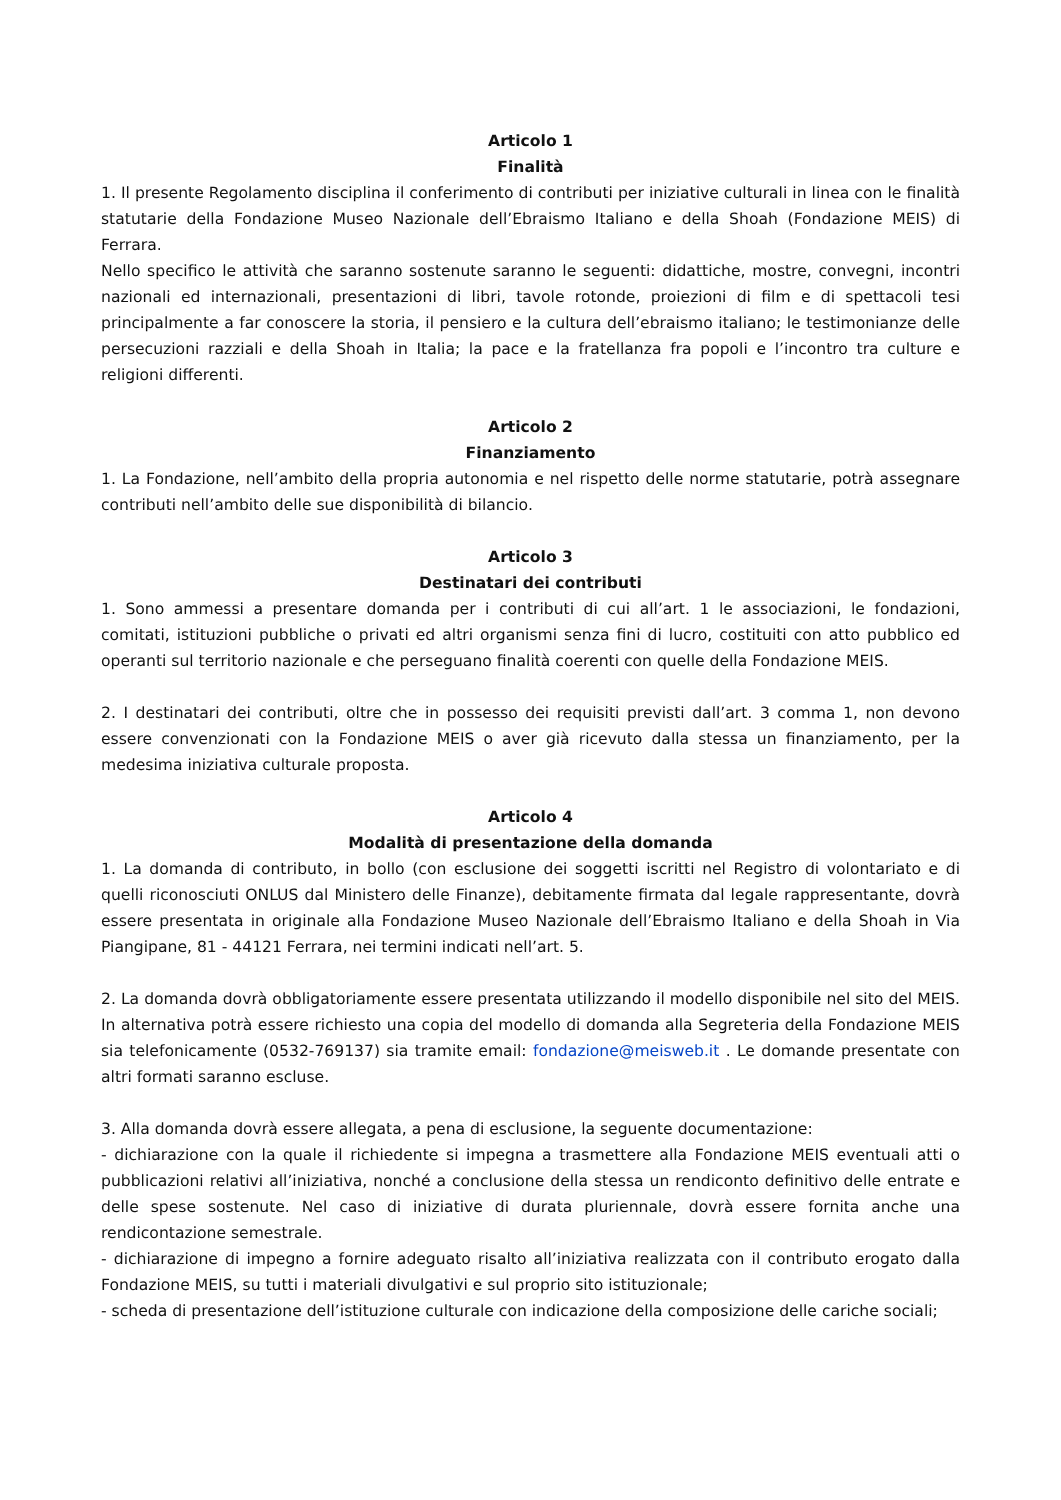Articolo 1
Finalità
1. Il presente Regolamento disciplina il conferimento di contributi per iniziative culturali in linea con le finalità statutarie della Fondazione Museo Nazionale dell’Ebraismo Italiano e della Shoah (Fondazione MEIS) di Ferrara.
Nello specifico le attività che saranno sostenute saranno le seguenti: didattiche, mostre, convegni, incontri nazionali ed internazionali, presentazioni di libri, tavole rotonde, proiezioni di film e di spettacoli tesi principalmente a far conoscere la storia, il pensiero e la cultura dell’ebraismo italiano; le testimonianze delle persecuzioni razziali e della Shoah in Italia; la pace e la fratellanza fra popoli e l’incontro tra culture e religioni differenti.
Articolo 2
Finanziamento
1. La Fondazione, nell’ambito della propria autonomia e nel rispetto delle norme statutarie, potrà assegnare contributi nell’ambito delle sue disponibilità di bilancio.
Articolo 3
Destinatari dei contributi
1. Sono ammessi a presentare domanda per i contributi di cui all’art. 1 le associazioni, le fondazioni, comitati, istituzioni pubbliche o privati ed altri organismi senza fini di lucro, costituiti con atto pubblico ed operanti sul territorio nazionale e che perseguano finalità coerenti con quelle della Fondazione MEIS.
2. I destinatari dei contributi, oltre che in possesso dei requisiti previsti dall’art. 3 comma 1, non devono essere convenzionati con la Fondazione MEIS o aver già ricevuto dalla stessa un finanziamento, per la medesima iniziativa culturale proposta.
Articolo 4
Modalità di presentazione della domanda
1. La domanda di contributo, in bollo (con esclusione dei soggetti iscritti nel Registro di volontariato e di quelli riconosciuti ONLUS dal Ministero delle Finanze), debitamente firmata dal legale rappresentante, dovrà essere presentata in originale alla Fondazione Museo Nazionale dell’Ebraismo Italiano e della Shoah in Via Piangipane, 81 - 44121 Ferrara, nei termini indicati nell’art. 5.
2. La domanda dovrà obbligatoriamente essere presentata utilizzando il modello disponibile nel sito del MEIS. In alternativa potrà essere richiesto una copia del modello di domanda alla Segreteria della Fondazione MEIS sia telefonicamente (0532-769137) sia tramite email: fondazione@meisweb.it . Le domande presentate con altri formati saranno escluse.
3. Alla domanda dovrà essere allegata, a pena di esclusione, la seguente documentazione:
- dichiarazione con la quale il richiedente si impegna a trasmettere alla Fondazione MEIS eventuali atti o pubblicazioni relativi all’iniziativa, nonché a conclusione della stessa un rendiconto definitivo delle entrate e delle spese sostenute. Nel caso di iniziative di durata pluriennale, dovrà essere fornita anche una rendicontazione semestrale.
- dichiarazione di impegno a fornire adeguato risalto all’iniziativa realizzata con il contributo erogato dalla Fondazione MEIS, su tutti i materiali divulgativi e sul proprio sito istituzionale;
- scheda di presentazione dell’istituzione culturale con indicazione della composizione delle cariche sociali;